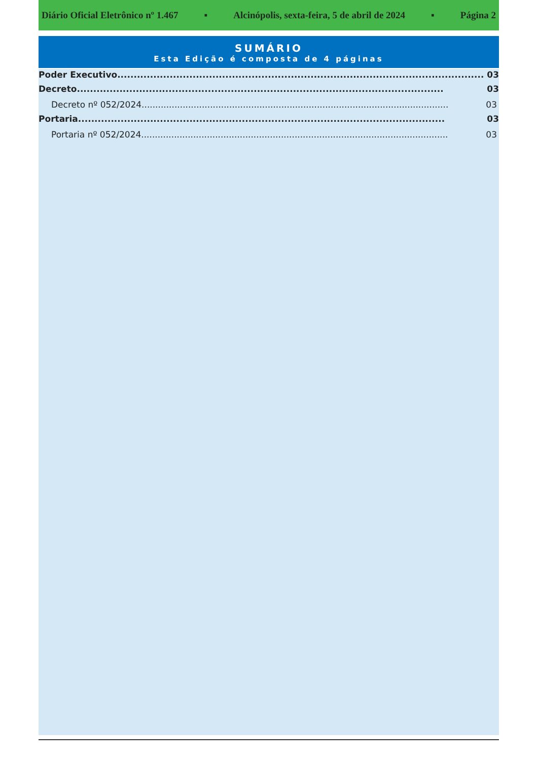Diário Oficial Eletrônico nº 1.467 ▪ Alcinópolis, sexta-feira, 5 de abril de 2024 ▪ Página 2
SUMÁRIO
Esta Edição é composta de 4 páginas
Poder Executivo................................................................................................................ 03
Decreto................................................................................................................ 03
Decreto nº 052/2024................................................................................................................ 03
Portaria................................................................................................................ 03
Portaria nº 052/2024................................................................................................................ 03